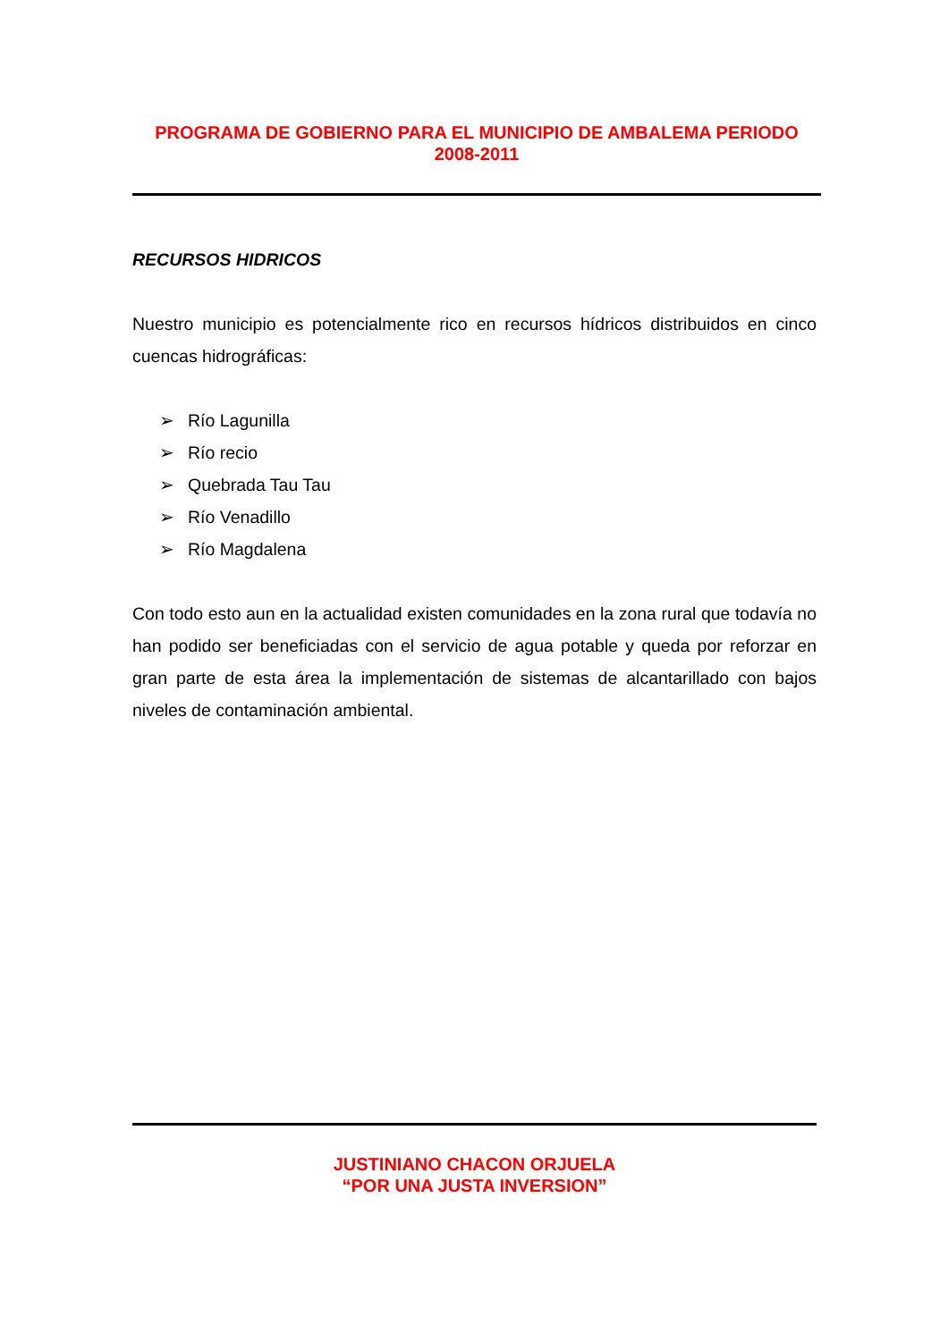PROGRAMA DE GOBIERNO PARA EL MUNICIPIO DE AMBALEMA PERIODO
2008-2011
RECURSOS HIDRICOS
Nuestro municipio es potencialmente rico en recursos hídricos distribuidos en cinco cuencas hidrográficas:
➢ Río Lagunilla
➢ Río recio
➢ Quebrada Tau Tau
➢ Río Venadillo
➢ Río Magdalena
Con todo esto aun en la actualidad existen comunidades en la zona rural que todavía no han podido ser beneficiadas con el servicio de agua potable y queda por reforzar en gran parte de esta área la implementación de sistemas de alcantarillado con bajos niveles de contaminación ambiental.
JUSTINIANO CHACON ORJUELA
“POR UNA JUSTA INVERSION”